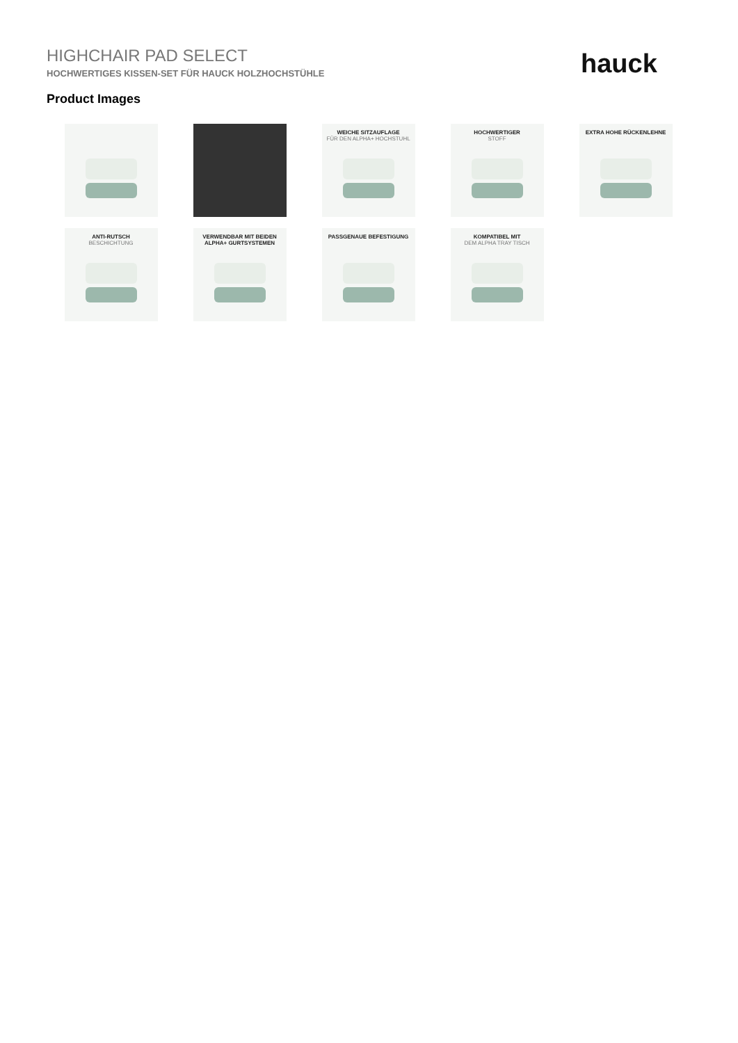HIGHCHAIR PAD SELECT
HOCHWERTIGES KISSEN-SET FÜR HAUCK HOLZHOCHSTÜHLE
hauck
Product Images
WEICHE SITZAUFLAGE
FÜR DEN ALPHA+ HOCHSTUHL
HOCHWERTIGER
STOFF
EXTRA HOHE RÜCKENLEHNE
ANTI-RUTSCH
BESCHICHTUNG
VERWENDBAR MIT BEIDEN ALPHA+ GURTSYSTEMEN
PASSGENAUE BEFESTIGUNG
KOMPATIBEL MIT
DEM ALPHA TRAY TISCH